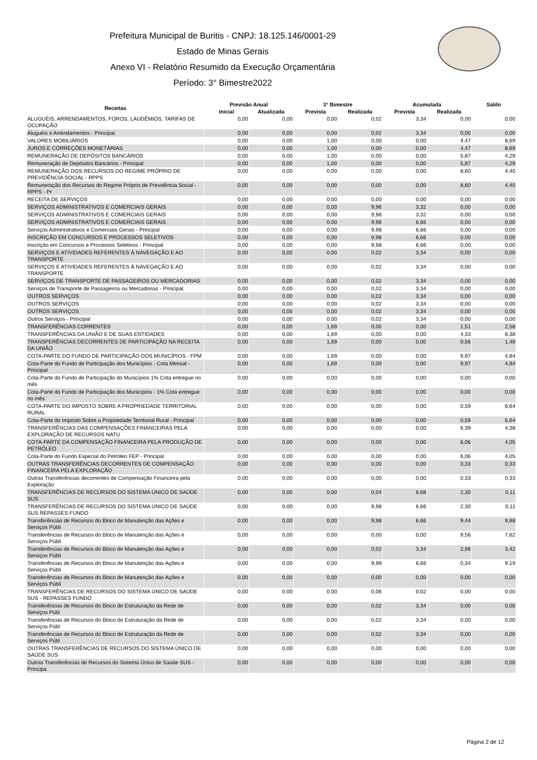Prefeitura Municipal de Buritis - CNPJ: 18.125.146/0001-29
Estado de Minas Gerais
Anexo VI - Relatório Resumido da Execução Orçamentária
Período: 3° Bimestre2022
| Receitas | Previsão Anual | | 3° Bimestre | | Acumulada | | Saldo |
| --- | --- | --- | --- | --- | --- | --- | --- |
| | Inicial | Atualizada | Prevista | Realizada | Prevista | Realizada | |
| ALUGUÉIS, ARRENDAMENTOS, FOROS, LAUDÊMIOS, TARIFAS DE OCUPAÇÃO | 0,00 | 0,00 | 0,00 | 0,02 | 3,34 | 0,00 | 0,00 |
| Aluguéis e Arrendamentos - Principal | 0,00 | 0,00 | 0,00 | 0,02 | 3,34 | 0,00 | 0,00 |
| VALORES MOBILIÁRIOS | 0,00 | 0,00 | 1,00 | 0,00 | 0,00 | 4,47 | 8,69 |
| JUROS E CORREÇÕES MONETÁRIAS | 0,00 | 0,00 | 1,00 | 0,00 | 0,00 | 4,47 | 8,69 |
| REMUNERAÇÃO DE DEPÓSITOS BANCÁRIOS | 0,00 | 0,00 | 1,00 | 0,00 | 0,00 | 5,87 | 4,29 |
| Remuneração de Depósitos Bancários - Principal | 0,00 | 0,00 | 1,00 | 0,00 | 0,00 | 5,87 | 4,29 |
| REMUNERAÇÃO DOS RECURSOS DO REGIME PRÓPRIO DE PREVIDÊNCIA SOCIAL - RPPS | 0,00 | 0,00 | 0,00 | 0,00 | 0,00 | 8,60 | 4,40 |
| Remuneração dos Recursos do Regime Próprio de Previdência Social - RPPS - Pr | 0,00 | 0,00 | 0,00 | 0,00 | 0,00 | 8,60 | 4,40 |
| RECEITA DE SERVIÇOS | 0,00 | 0,00 | 0,00 | 0,00 | 0,00 | 0,00 | 0,00 |
| SERVIÇOS ADMINISTRATIVOS E COMERCIAIS GERAIS | 0,00 | 0,00 | 0,00 | 9,96 | 3,32 | 0,00 | 0,00 |
| SERVIÇOS ADMINISTRATIVOS E COMERCIAIS GERAIS | 0,00 | 0,00 | 0,00 | 9,96 | 3,32 | 0,00 | 0,00 |
| SERVIÇOS ADMINISTRATIVOS E COMERCIAIS GERAIS | 0,00 | 0,00 | 0,00 | 9,98 | 6,66 | 0,00 | 0,00 |
| Serviços Administrativos e Comerciais Gerais - Principal | 0,00 | 0,00 | 0,00 | 9,98 | 6,66 | 0,00 | 0,00 |
| INSCRIÇÃO EM CONCURSOS E PROCESSOS SELETIVOS | 0,00 | 0,00 | 0,00 | 9,98 | 6,66 | 0,00 | 0,00 |
| Inscrição em Concursos e Processos Seletivos - Principal | 0,00 | 0,00 | 0,00 | 9,98 | 6,66 | 0,00 | 0,00 |
| SERVIÇOS E ATIVIDADES REFERENTES À NAVEGAÇÃO E AO TRANSPORTE | 0,00 | 0,00 | 0,00 | 0,02 | 3,34 | 0,00 | 0,00 |
| SERVIÇOS E ATIVIDADES REFERENTES À NAVEGAÇÃO E AO TRANSPORTE | 0,00 | 0,00 | 0,00 | 0,02 | 3,34 | 0,00 | 0,00 |
| SERVIÇOS DE TRANSPORTE DE PASSAGEIROS OU MERCADORIAS | 0,00 | 0,00 | 0,00 | 0,02 | 3,34 | 0,00 | 0,00 |
| Serviços de Transporte de Passageiros ou Mercadorias - Principal | 0,00 | 0,00 | 0,00 | 0,02 | 3,34 | 0,00 | 0,00 |
| OUTROS SERVIÇOS | 0,00 | 0,00 | 0,00 | 0,02 | 3,34 | 0,00 | 0,00 |
| OUTROS SERVIÇOS | 0,00 | 0,00 | 0,00 | 0,02 | 3,34 | 0,00 | 0,00 |
| OUTROS SERVIÇOS | 0,00 | 0,00 | 0,00 | 0,02 | 3,34 | 0,00 | 0,00 |
| Outros Serviços - Principal | 0,00 | 0,00 | 0,00 | 0,02 | 3,34 | 0,00 | 0,00 |
| TRANSFERÊNCIAS CORRENTES | 0,00 | 0,00 | 1,69 | 0,00 | 0,00 | 1,51 | 2,58 |
| TRANSFERÊNCIAS DA UNIÃO E DE SUAS ENTIDADES | 0,00 | 0,00 | 1,69 | 0,00 | 0,00 | 4,33 | 8,38 |
| TRANSFERÊNCIAS DECORRENTES DE PARTICIPAÇÃO NA RECEITA DA UNIÃO | 0,00 | 0,00 | 1,69 | 0,00 | 0,00 | 0,56 | 1,48 |
| COTA-PARTE DO FUNDO DE PARTICIPAÇÃO DOS MUNICÍPIOS - FPM | 0,00 | 0,00 | 1,69 | 0,00 | 0,00 | 9,97 | 4,84 |
| Cota-Parte do Fundo de Participação dos Municípios - Cota Mensal - Principal | 0,00 | 0,00 | 1,69 | 0,00 | 0,00 | 9,97 | 4,84 |
| Cota-Parte do Fundo de Participação do Municípios 1% Cota entregue no mês | 0,00 | 0,00 | 0,00 | 0,00 | 0,00 | 0,00 | 0,00 |
| Cota-Parte do Fundo de Participação dos Municípios - 1% Cota entregue no mês | 0,00 | 0,00 | 0,00 | 0,00 | 0,00 | 0,00 | 0,00 |
| COTA-PARTE DO IMPOSTO SOBRE A PROPRIEDADE TERRITORIAL RURAL | 0,00 | 0,00 | 0,00 | 0,00 | 0,00 | 0,59 | 6,64 |
| Cota-Parte do Imposto Sobre a Propriedade Territorial Rural - Principal | 0,00 | 0,00 | 0,00 | 0,00 | 0,00 | 0,59 | 6,64 |
| TRANSFERÊNCIAS DAS COMPENSAÇÕES FINANCEIRAS PELA EXPLORAÇÃO DE RECURSOS NATU | 0,00 | 0,00 | 0,00 | 0,00 | 0,00 | 6,39 | 4,38 |
| COTA-PARTE DA COMPENSAÇÃO FINANCEIRA PELA PRODUÇÃO DE PETRÓLEO | 0,00 | 0,00 | 0,00 | 0,00 | 0,00 | 6,06 | 4,05 |
| Cota-Parte do Fundo Especial do Petróleo FEP - Principal | 0,00 | 0,00 | 0,00 | 0,00 | 0,00 | 6,06 | 4,05 |
| OUTRAS TRANSFERÊNCIAS DECORRENTES DE COMPENSAÇÃO FINANCEIRA PELA EXPLORAÇÃO | 0,00 | 0,00 | 0,00 | 0,00 | 0,00 | 0,33 | 0,33 |
| Outras Transferências decorrentes de Compensação Financeira pela Exploração | 0,00 | 0,00 | 0,00 | 0,00 | 0,00 | 0,33 | 0,33 |
| TRANSFERÊNCIAS DE RECURSOS DO SISTEMA ÚNICO DE SAÚDE SUS | 0,00 | 0,00 | 0,00 | 0,04 | 6,68 | 2,30 | 0,11 |
| TRANSFERÊNCIAS DE RECURSOS DO SISTEMA ÚNICO DE SAÚDE SUS REPASSES FUNDO | 0,00 | 0,00 | 0,00 | 9,98 | 6,66 | 2,30 | 0,11 |
| Transferências de Recursos do Bloco de Manutenção das Ações e Serviços Públi | 0,00 | 0,00 | 0,00 | 9,98 | 6,66 | 9,44 | 9,88 |
| Transferências de Recursos do Bloco de Manutenção das Ações e Serviços Públi | 0,00 | 0,00 | 0,00 | 0,00 | 0,00 | 9,56 | 7,62 |
| Transferências de Recursos do Bloco de Manutenção das Ações e Serviços Públi | 0,00 | 0,00 | 0,00 | 0,02 | 3,34 | 2,96 | 3,42 |
| Transferências de Recursos do Bloco de Manutenção das Ações e Serviços Públi | 0,00 | 0,00 | 0,00 | 9,98 | 6,66 | 0,34 | 9,19 |
| Transferências de Recursos do Bloco de Manutenção das Ações e Serviços Públi | 0,00 | 0,00 | 0,00 | 0,00 | 0,00 | 0,00 | 0,00 |
| TRANSFERÊNCIAS DE RECURSOS DO SISTEMA ÚNICO DE SAÚDE SUS - REPASSES FUNDO | 0,00 | 0,00 | 0,00 | 0,06 | 0,02 | 0,00 | 0,00 |
| Transferências de Recursos do Bloco de Estruturação da Rede de Serviços Públ | 0,00 | 0,00 | 0,00 | 0,02 | 3,34 | 0,00 | 0,00 |
| Transferências de Recursos do Bloco de Estruturação da Rede de Serviços Públ | 0,00 | 0,00 | 0,00 | 0,02 | 3,34 | 0,00 | 0,00 |
| Transferências de Recursos do Bloco de Estruturação da Rede de Serviços Públ | 0,00 | 0,00 | 0,00 | 0,02 | 3,34 | 0,00 | 0,00 |
| OUTRAS TRANSFERÊNCIAS DE RECURSOS DO SISTEMA ÚNICO DE SAÚDE SUS | 0,00 | 0,00 | 0,00 | 0,00 | 0,00 | 0,00 | 0,00 |
| Outras Transferências de Recursos do Sistema Único de Saúde SUS - Principa | 0,00 | 0,00 | 0,00 | 0,00 | 0,00 | 0,00 | 0,00 |
Página 2 de 12